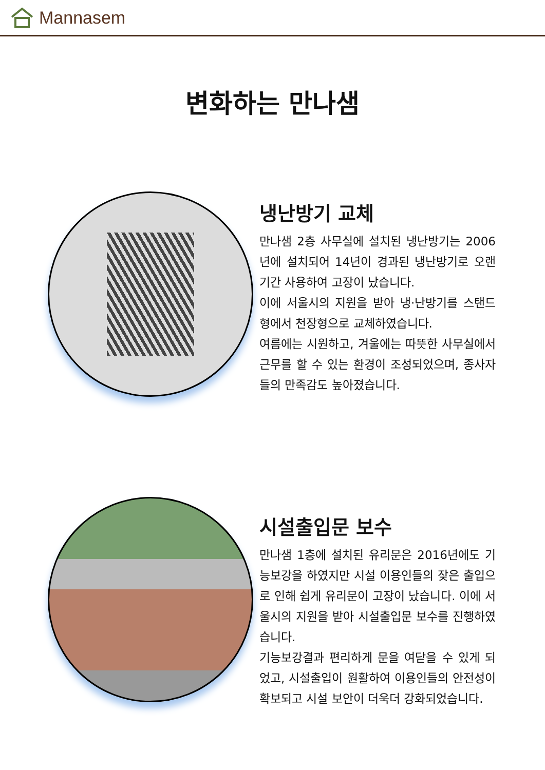Mannasem
변화하는 만나샘
냉난방기 교체
만나샘 2층 사무실에 설치된 냉난방기는 2006년에 설치되어 14년이 경과된 냉난방기로 오랜 기간 사용하여 고장이 났습니다.
이에 서울시의 지원을 받아 냉·난방기를 스탠드형에서 천장형으로 교체하였습니다.
여름에는 시원하고, 겨울에는 따뜻한 사무실에서 근무를 할 수 있는 환경이 조성되었으며, 종사자들의 만족감도 높아졌습니다.
시설출입문 보수
만나샘 1층에 설치된 유리문은 2016년에도 기능보강을 하였지만 시설 이용인들의 잦은 출입으로 인해 쉽게 유리문이 고장이 났습니다. 이에 서울시의 지원을 받아 시설출입문 보수를 진행하였습니다.
기능보강결과 편리하게 문을 여닫을 수 있게 되었고, 시설출입이 원활하여 이용인들의 안전성이 확보되고 시설 보안이 더욱더 강화되었습니다.